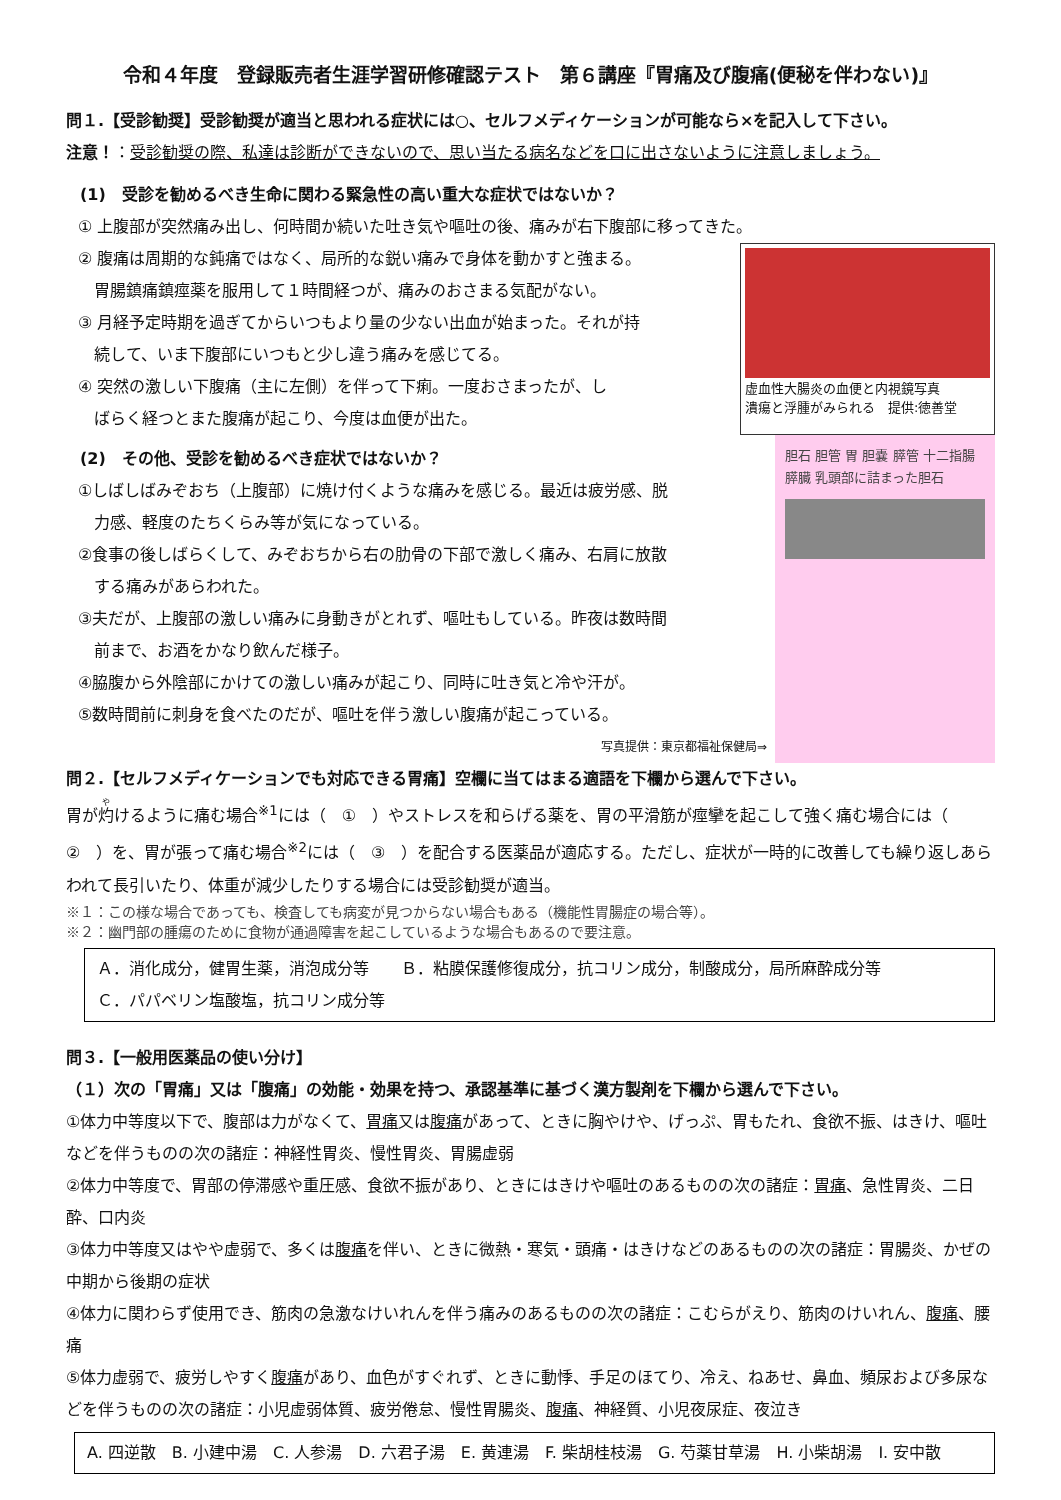令和４年度　登録販売者生涯学習研修確認テスト　第６講座『胃痛及び腹痛(便秘を伴わない)』
問１.【受診勧奨】受診勧奨が適当と思われる症状には○、セルフメディケーションが可能なら×を記入して下さい。
注意！：受診勧奨の際、私達は診断ができないので、思い当たる病名などを口に出さないように注意しましょう。
(1)　受診を勧めるべき生命に関わる緊急性の高い重大な症状ではないか？
① 上腹部が突然痛み出し、何時間か続いた吐き気や嘔吐の後、痛みが右下腹部に移ってきた。
② 腹痛は周期的な鈍痛ではなく、局所的な鋭い痛みで身体を動かすと強まる。
　胃腸鎮痛鎮痙薬を服用して１時間経つが、痛みのおさまる気配がない。
③ 月経予定時期を過ぎてからいつもより量の少ない出血が始まった。それが持
　続して、いま下腹部にいつもと少し違う痛みを感じてる。
④ 突然の激しい下腹痛（主に左側）を伴って下痢。一度おさまったが、し
　ばらく経つとまた腹痛が起こり、今度は血便が出た。
虚血性大腸炎の血便と内視鏡写真
潰瘍と浮腫がみられる　提供:徳善堂
(2)　その他、受診を勧めるべき症状ではないか？
①しばしばみぞおち（上腹部）に焼け付くような痛みを感じる。最近は疲労感、脱
　力感、軽度のたちくらみ等が気になっている。
②食事の後しばらくして、みぞおちから右の肋骨の下部で激しく痛み、右肩に放散
　する痛みがあらわれた。
③夫だが、上腹部の激しい痛みに身動きがとれず、嘔吐もしている。昨夜は数時間
　前まで、お酒をかなり飲んだ様子。
④脇腹から外陰部にかけての激しい痛みが起こり、同時に吐き気と冷や汗が。
⑤数時間前に刺身を食べたのだが、嘔吐を伴う激しい腹痛が起こっている。
写真提供：東京都福祉保健局⇒
胆石 胆管 胃 胆嚢 膵管 十二指腸 膵臓 乳頭部に詰まった胆石
問２.【セルフメディケーションでも対応できる胃痛】空欄に当てはまる適語を下欄から選んで下さい。
胃が灼けるように痛む場合<sup>※1</sup>には（　①　）やストレスを和らげる薬を、胃の平滑筋が痙攣を起こして強く痛む場合には（　②　）を、胃が張って痛む場合<sup>※2</sup>には（　③　）を配合する医薬品が適応する。ただし、症状が一時的に改善しても繰り返しあらわれて長引いたり、体重が減少したりする場合には受診勧奨が適当。
※１：この様な場合であっても、検査しても病変が見つからない場合もある（機能性胃腸症の場合等）。
※２：幽門部の腫瘍のために食物が通過障害を起こしているような場合もあるので要注意。
Ａ．消化成分，健胃生薬，消泡成分等　　Ｂ．粘膜保護修復成分，抗コリン成分，制酸成分，局所麻酔成分等
Ｃ．パパベリン塩酸塩，抗コリン成分等
問３.【一般用医薬品の使い分け】
（１）次の「胃痛」又は「腹痛」の効能・効果を持つ、承認基準に基づく漢方製剤を下欄から選んで下さい。
①体力中等度以下で、腹部は力がなくて、胃痛又は腹痛があって、ときに胸やけや、げっぷ、胃もたれ、食欲不振、はきけ、嘔吐などを伴うものの次の諸症：神経性胃炎、慢性胃炎、胃腸虚弱
②体力中等度で、胃部の停滞感や重圧感、食欲不振があり、ときにはきけや嘔吐のあるものの次の諸症：胃痛、急性胃炎、二日酔、口内炎
③体力中等度又はやや虚弱で、多くは腹痛を伴い、ときに微熱・寒気・頭痛・はきけなどのあるものの次の諸症：胃腸炎、かぜの中期から後期の症状
④体力に関わらず使用でき、筋肉の急激なけいれんを伴う痛みのあるものの次の諸症：こむらがえり、筋肉のけいれん、腹痛、腰痛
⑤体力虚弱で、疲労しやすく腹痛があり、血色がすぐれず、ときに動悸、手足のほてり、冷え、ねあせ、鼻血、頻尿および多尿などを伴うものの次の諸症：小児虚弱体質、疲労倦怠、慢性胃腸炎、腹痛、神経質、小児夜尿症、夜泣き
A. 四逆散　B. 小建中湯　C. 人参湯　D. 六君子湯　E. 黄連湯　F. 柴胡桂枝湯　G. 芍薬甘草湯　H. 小柴胡湯　I. 安中散